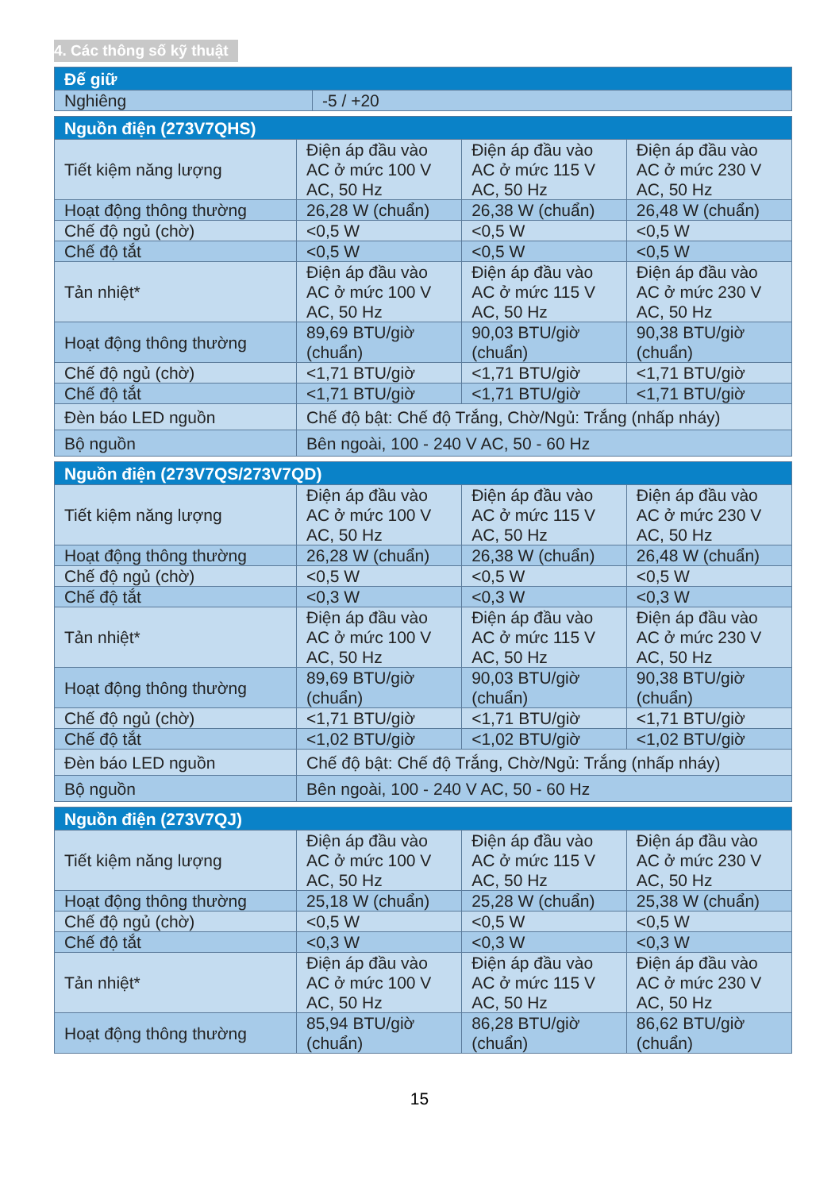4. Các thông số kỹ thuật
| Đế giữ | |
| --- | --- |
| Nghiêng | -5 / +20 |
| Nguồn điện (273V7QHS) | | | |
| --- | --- | --- | --- |
| Tiết kiệm năng lượng | Điện áp đầu vào AC ở mức 100 V AC, 50 Hz | Điện áp đầu vào AC ở mức 115 V AC, 50 Hz | Điện áp đầu vào AC ở mức 230 V AC, 50 Hz |
| Hoạt động thông thường | 26,28 W (chuẩn) | 26,38 W (chuẩn) | 26,48 W (chuẩn) |
| Chế độ ngủ (chờ) | <0,5 W | <0,5 W | <0,5 W |
| Chế độ tắt | <0,5 W | <0,5 W | <0,5 W |
| Tản nhiệt* | Điện áp đầu vào AC ở mức 100 V AC, 50 Hz | Điện áp đầu vào AC ở mức 115 V AC, 50 Hz | Điện áp đầu vào AC ở mức 230 V AC, 50 Hz |
| Hoạt động thông thường | 89,69 BTU/giờ (chuẩn) | 90,03 BTU/giờ (chuẩn) | 90,38 BTU/giờ (chuẩn) |
| Chế độ ngủ (chờ) | <1,71 BTU/giờ | <1,71 BTU/giờ | <1,71 BTU/giờ |
| Chế độ tắt | <1,71 BTU/giờ | <1,71 BTU/giờ | <1,71 BTU/giờ |
| Đèn báo LED nguồn | Chế độ bật: Chế độ Trắng, Chờ/Ngủ: Trắng (nhấp nháy) | | |
| Bộ nguồn | Bên ngoài, 100 - 240 V AC, 50 - 60 Hz | | |
| Nguồn điện (273V7QS/273V7QD) | | | |
| --- | --- | --- | --- |
| Tiết kiệm năng lượng | Điện áp đầu vào AC ở mức 100 V AC, 50 Hz | Điện áp đầu vào AC ở mức 115 V AC, 50 Hz | Điện áp đầu vào AC ở mức 230 V AC, 50 Hz |
| Hoạt động thông thường | 26,28 W (chuẩn) | 26,38 W (chuẩn) | 26,48 W (chuẩn) |
| Chế độ ngủ (chờ) | <0,5 W | <0,5 W | <0,5 W |
| Chế độ tắt | <0,3 W | <0,3 W | <0,3 W |
| Tản nhiệt* | Điện áp đầu vào AC ở mức 100 V AC, 50 Hz | Điện áp đầu vào AC ở mức 115 V AC, 50 Hz | Điện áp đầu vào AC ở mức 230 V AC, 50 Hz |
| Hoạt động thông thường | 89,69 BTU/giờ (chuẩn) | 90,03 BTU/giờ (chuẩn) | 90,38 BTU/giờ (chuẩn) |
| Chế độ ngủ (chờ) | <1,71 BTU/giờ | <1,71 BTU/giờ | <1,71 BTU/giờ |
| Chế độ tắt | <1,02 BTU/giờ | <1,02 BTU/giờ | <1,02 BTU/giờ |
| Đèn báo LED nguồn | Chế độ bật: Chế độ Trắng, Chờ/Ngủ: Trắng (nhấp nháy) | | |
| Bộ nguồn | Bên ngoài, 100 - 240 V AC, 50 - 60 Hz | | |
| Nguồn điện (273V7QJ) | | | |
| --- | --- | --- | --- |
| Tiết kiệm năng lượng | Điện áp đầu vào AC ở mức 100 V AC, 50 Hz | Điện áp đầu vào AC ở mức 115 V AC, 50 Hz | Điện áp đầu vào AC ở mức 230 V AC, 50 Hz |
| Hoạt động thông thường | 25,18 W (chuẩn) | 25,28 W (chuẩn) | 25,38 W (chuẩn) |
| Chế độ ngủ (chờ) | <0,5 W | <0,5 W | <0,5 W |
| Chế độ tắt | <0,3 W | <0,3 W | <0,3 W |
| Tản nhiệt* | Điện áp đầu vào AC ở mức 100 V AC, 50 Hz | Điện áp đầu vào AC ở mức 115 V AC, 50 Hz | Điện áp đầu vào AC ở mức 230 V AC, 50 Hz |
| Hoạt động thông thường | 85,94 BTU/giờ (chuẩn) | 86,28 BTU/giờ (chuẩn) | 86,62 BTU/giờ (chuẩn) |
15